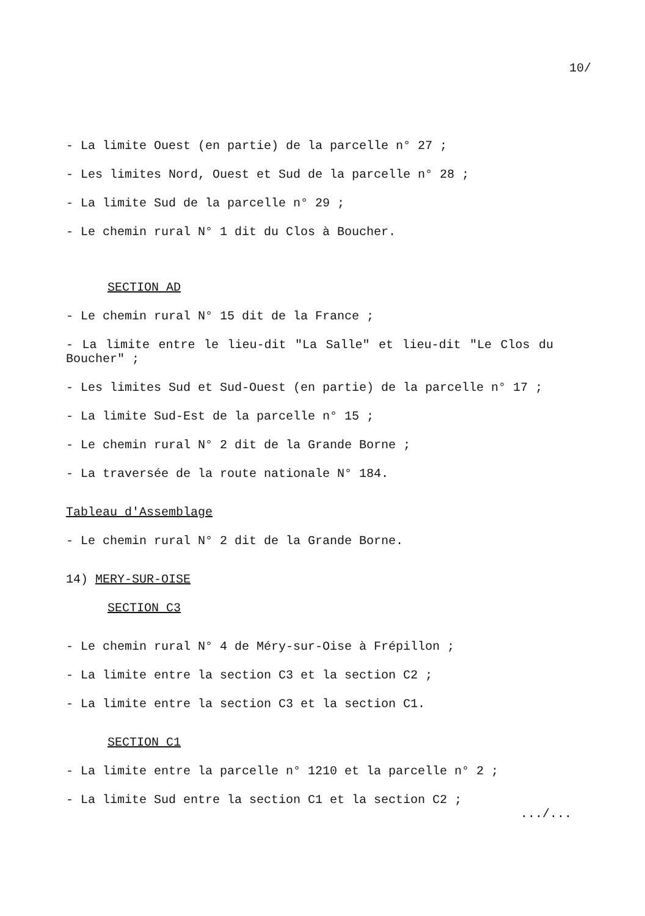10/
- La limite Ouest (en partie) de la parcelle n° 27 ;
- Les limites Nord, Ouest et Sud de la parcelle n° 28 ;
- La limite Sud de la parcelle n° 29 ;
- Le chemin rural N° 1 dit du Clos à Boucher.
SECTION AD
- Le chemin rural N° 15 dit de la France ;
- La limite entre le lieu-dit "La Salle" et lieu-dit "Le Clos du Boucher" ;
- Les limites Sud et Sud-Ouest (en partie) de la parcelle n° 17 ;
- La limite Sud-Est de la parcelle n° 15 ;
- Le chemin rural N° 2 dit de la Grande Borne ;
- La traversée de la route nationale N° 184.
Tableau d'Assemblage
- Le chemin rural N° 2 dit de la Grande Borne.
14) MERY-SUR-OISE
SECTION C3
- Le chemin rural N° 4 de Méry-sur-Oise à Frépillon ;
- La limite entre la section C3 et la section C2 ;
- La limite entre la section C3 et la section C1.
SECTION C1
- La limite entre la parcelle n° 1210 et la parcelle n° 2 ;
- La limite Sud entre la section C1 et la section C2 ;
.../...